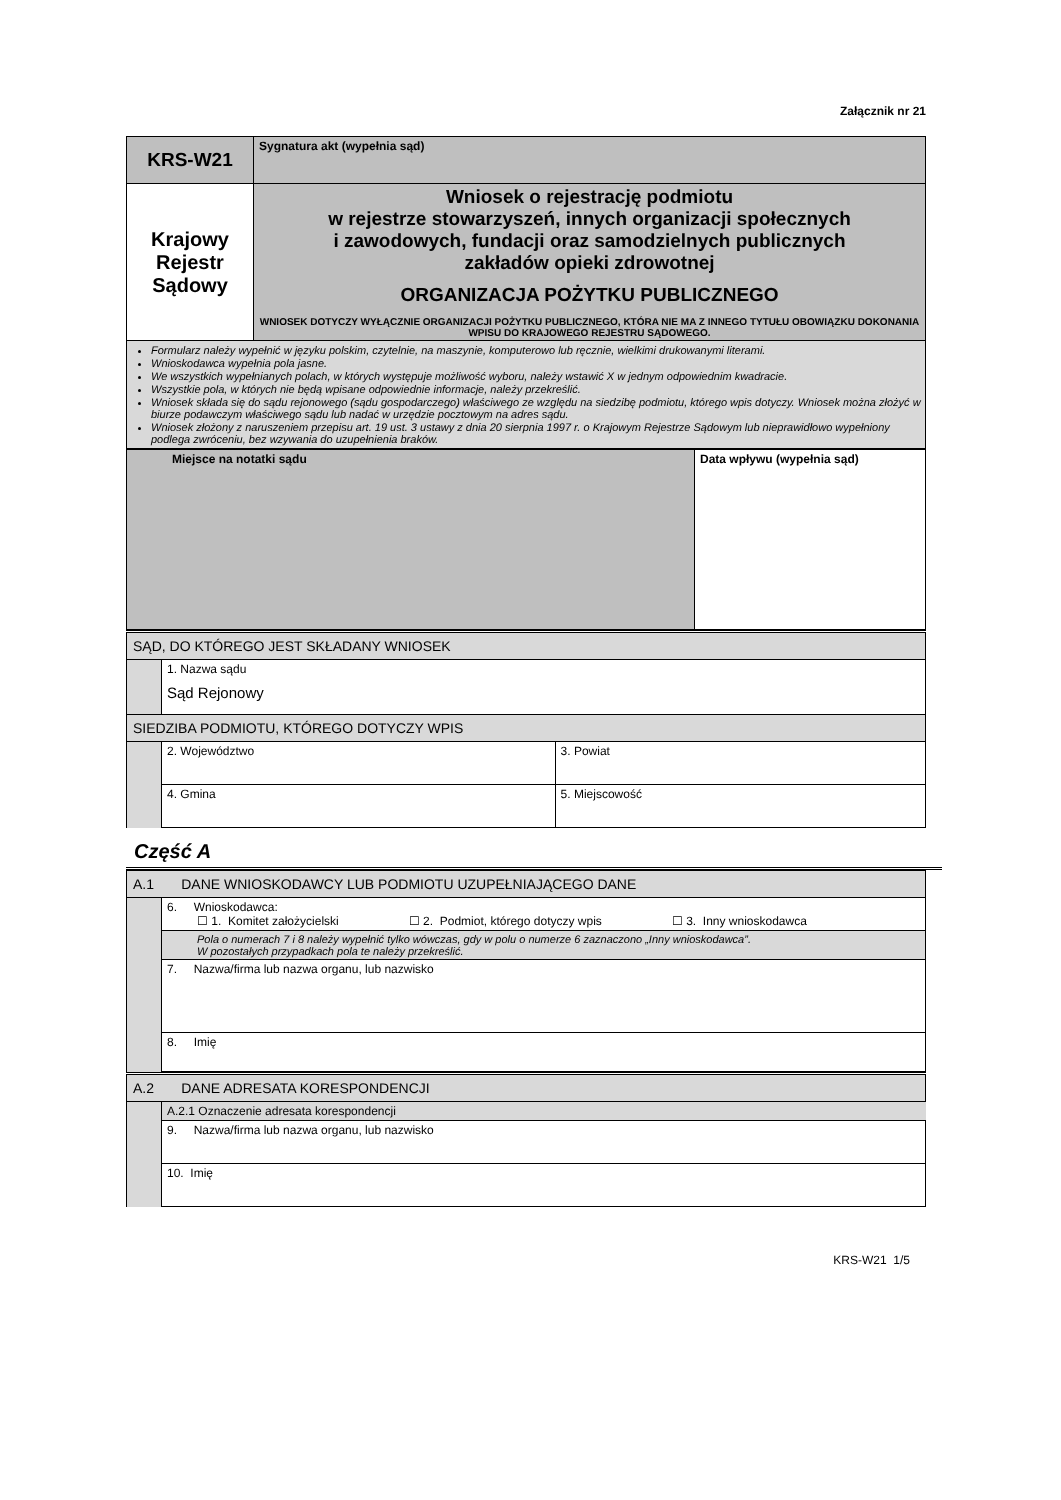Załącznik nr 21
| KRS-W21 | Sygnatura akt (wypełnia sąd) |
| Krajowy Rejestr Sądowy | Wniosek o rejestrację podmiotu w rejestrze stowarzyszeń, innych organizacji społecznych i zawodowych, fundacji oraz samodzielnych publicznych zakładów opieki zdrowotnej ORGANIZACJA POŻYTKU PUBLICZNEGO WNIOSEK DOTYCZY WYŁĄCZNIE ORGANIZACJI POŻYTKU PUBLICZNEGO, KTÓRA NIE MA Z INNEGO TYTUŁU OBOWIĄZKU DOKONANIA WPISU DO KRAJOWEGO REJESTRU SĄDOWEGO. |
| Formularz należy wypełnić w języku polskim, czytelnie, na maszynie, komputerowo lub ręcznie, wielkimi drukowanymi literami. Wnioskodawca wypełnia pola jasne. We wszystkich wypełnianych polach, w których występuje możliwość wyboru, należy wstawić X w jednym odpowiednim kwadracie. Wszystkie pola, w których nie będą wpisane odpowiednie informacje, należy przekreślić. Wniosek składa się do sądu rejonowego (sądu gospodarczego) właściwego ze względu na siedzibę podmiotu, którego wpis dotyczy. Wniosek można złożyć w biurze podawczym właściwego sądu lub nadać w urzędzie pocztowym na adres sądu. Wniosek złożony z naruszeniem przepisu art. 19 ust. 3 ustawy z dnia 20 sierpnia 1997 r. o Krajowym Rejestrze Sądowym lub nieprawidłowo wypełniony podlega zwróceniu, bez wzywania do uzupełnienia braków. | |
| Miejsce na notatki sądu | Data wpływu (wypełnia sąd) |
| SĄD, DO KTÓREGO JEST SKŁADANY WNIOSEK | | |
| | 1. Nazwa sądu Sąd Rejonowy | |
| SIEDZIBA PODMIOTU, KTÓREGO DOTYCZY WPIS | | |
| | 2. Województwo | 3. Powiat |
| | 4. Gmina | 5. Miejscowość |
Część A
| A.1 DANE WNIOSKODAWCY LUB PODMIOTU UZUPEŁNIAJĄCEGO DANE | |
| | 6. Wnioskodawca: ☐ 1. Komitet założycielski ☐ 2. Podmiot, którego dotyczy wpis ☐ 3. Inny wnioskodawca |
| | Pola o numerach 7 i 8 należy wypełnić tylko wówczas, gdy w polu o numerze 6 zaznaczono „Inny wnioskodawca”. W pozostałych przypadkach pola te należy przekreślić. |
| | 7. Nazwa/firma lub nazwa organu, lub nazwisko |
| | 8. Imię |
| A.2 DANE ADRESATA KORESPONDENCJI | |
| | A.2.1 Oznaczenie adresata korespondencji |
| | 9. Nazwa/firma lub nazwa organu, lub nazwisko |
| | 10. Imię |
KRS-W21 1/5